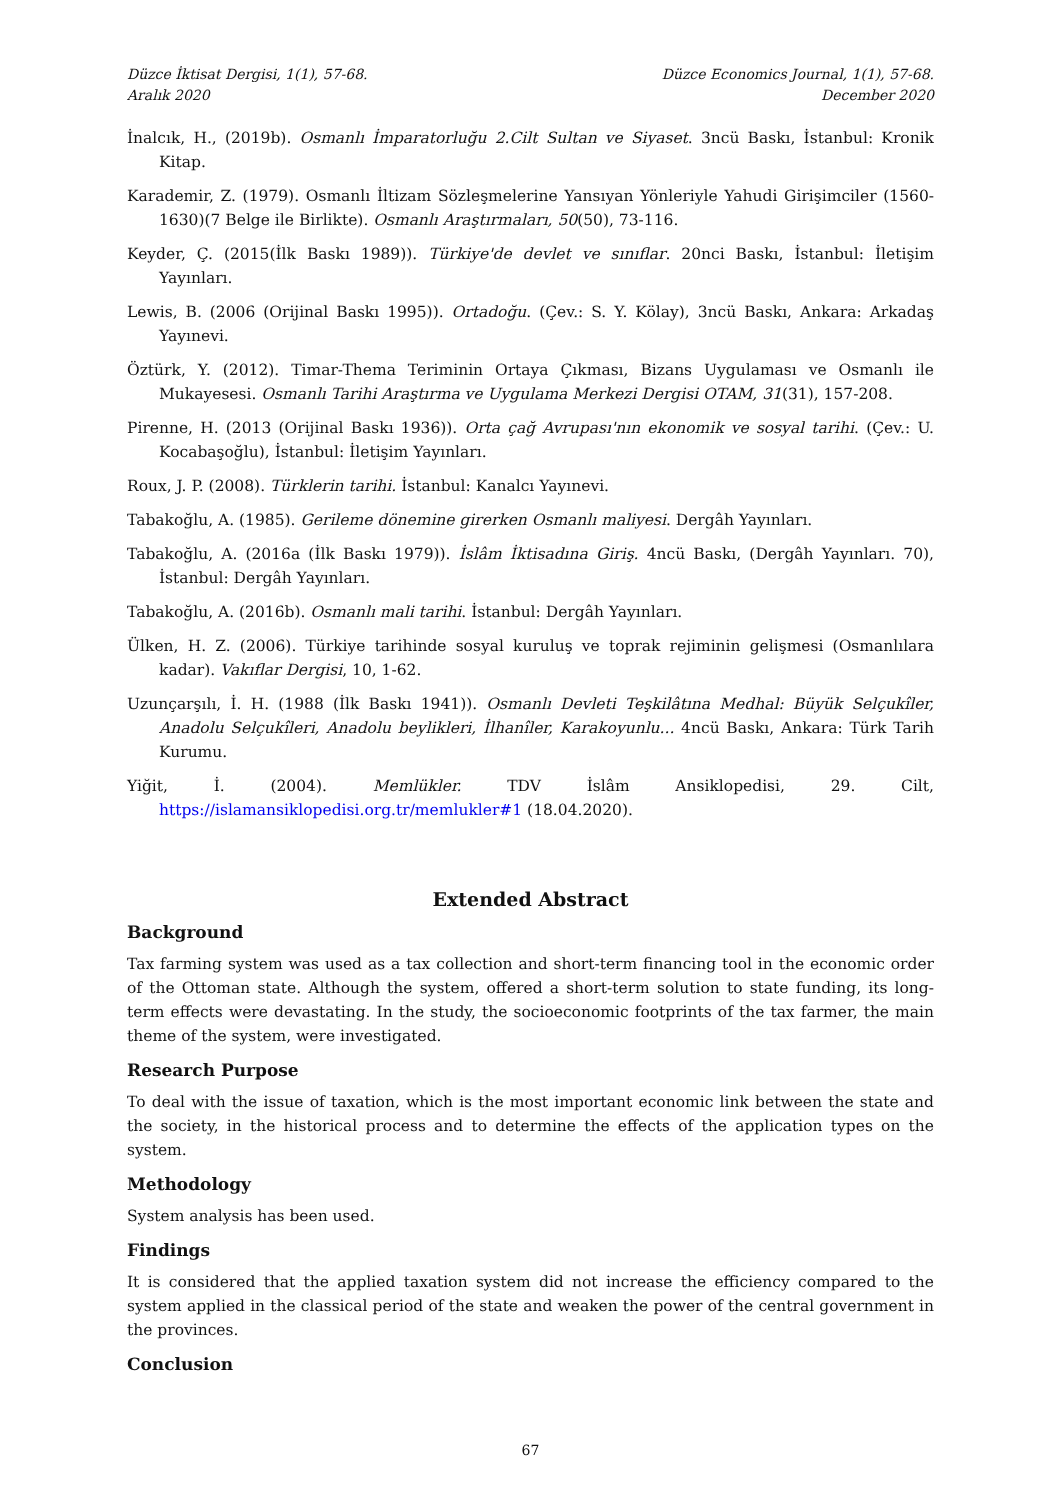Düzce İktisat Dergisi, 1(1), 57-68.
Aralık 2020
Düzce Economics Journal, 1(1), 57-68.
December 2020
İnalcık, H., (2019b). Osmanlı İmparatorluğu 2.Cilt Sultan ve Siyaset. 3ncü Baskı, İstanbul: Kronik Kitap.
Karademir, Z. (1979). Osmanlı İltizam Sözleşmelerine Yansıyan Yönleriyle Yahudi Girişimciler (1560-1630)(7 Belge ile Birlikte). Osmanlı Araştırmaları, 50(50), 73-116.
Keyder, Ç. (2015(İlk Baskı 1989)). Türkiye'de devlet ve sınıflar. 20nci Baskı, İstanbul: İletişim Yayınları.
Lewis, B. (2006 (Orijinal Baskı 1995)). Ortadoğu. (Çev.: S. Y. Kölay), 3ncü Baskı, Ankara: Arkadaş Yayınevi.
Öztürk, Y. (2012). Timar-Thema Teriminin Ortaya Çıkması, Bizans Uygulaması ve Osmanlı ile Mukayesesi. Osmanlı Tarihi Araştırma ve Uygulama Merkezi Dergisi OTAM, 31(31), 157-208.
Pirenne, H. (2013 (Orijinal Baskı 1936)). Orta çağ Avrupası'nın ekonomik ve sosyal tarihi. (Çev.: U. Kocabaşoğlu), İstanbul: İletişim Yayınları.
Roux, J. P. (2008). Türklerin tarihi. İstanbul: Kanalcı Yayınevi.
Tabakoğlu, A. (1985). Gerileme dönemine girerken Osmanlı maliyesi. Dergâh Yayınları.
Tabakoğlu, A. (2016a (İlk Baskı 1979)). İslâm İktisadına Giriş. 4ncü Baskı, (Dergâh Yayınları. 70), İstanbul: Dergâh Yayınları.
Tabakoğlu, A. (2016b). Osmanlı mali tarihi. İstanbul: Dergâh Yayınları.
Ülken, H. Z. (2006). Türkiye tarihinde sosyal kuruluş ve toprak rejiminin gelişmesi (Osmanlılara kadar). Vakıflar Dergisi, 10, 1-62.
Uzunçarşılı, İ. H. (1988 (İlk Baskı 1941)). Osmanlı Devleti Teşkilâtına Medhal: Büyük Selçukîler, Anadolu Selçukîleri, Anadolu beylikleri, İlhanîler, Karakoyunlu... 4ncü Baskı, Ankara: Türk Tarih Kurumu.
Yiğit, İ. (2004). Memlükler. TDV İslâm Ansiklopedisi, 29. Cilt, https://islamansiklopedisi.org.tr/memlukler#1 (18.04.2020).
Extended Abstract
Background
Tax farming system was used as a tax collection and short-term financing tool in the economic order of the Ottoman state. Although the system, offered a short-term solution to state funding, its long-term effects were devastating. In the study, the socioeconomic footprints of the tax farmer, the main theme of the system, were investigated.
Research Purpose
To deal with the issue of taxation, which is the most important economic link between the state and the society, in the historical process and to determine the effects of the application types on the system.
Methodology
System analysis has been used.
Findings
It is considered that the applied taxation system did not increase the efficiency compared to the system applied in the classical period of the state and weaken the power of the central government in the provinces.
Conclusion
67